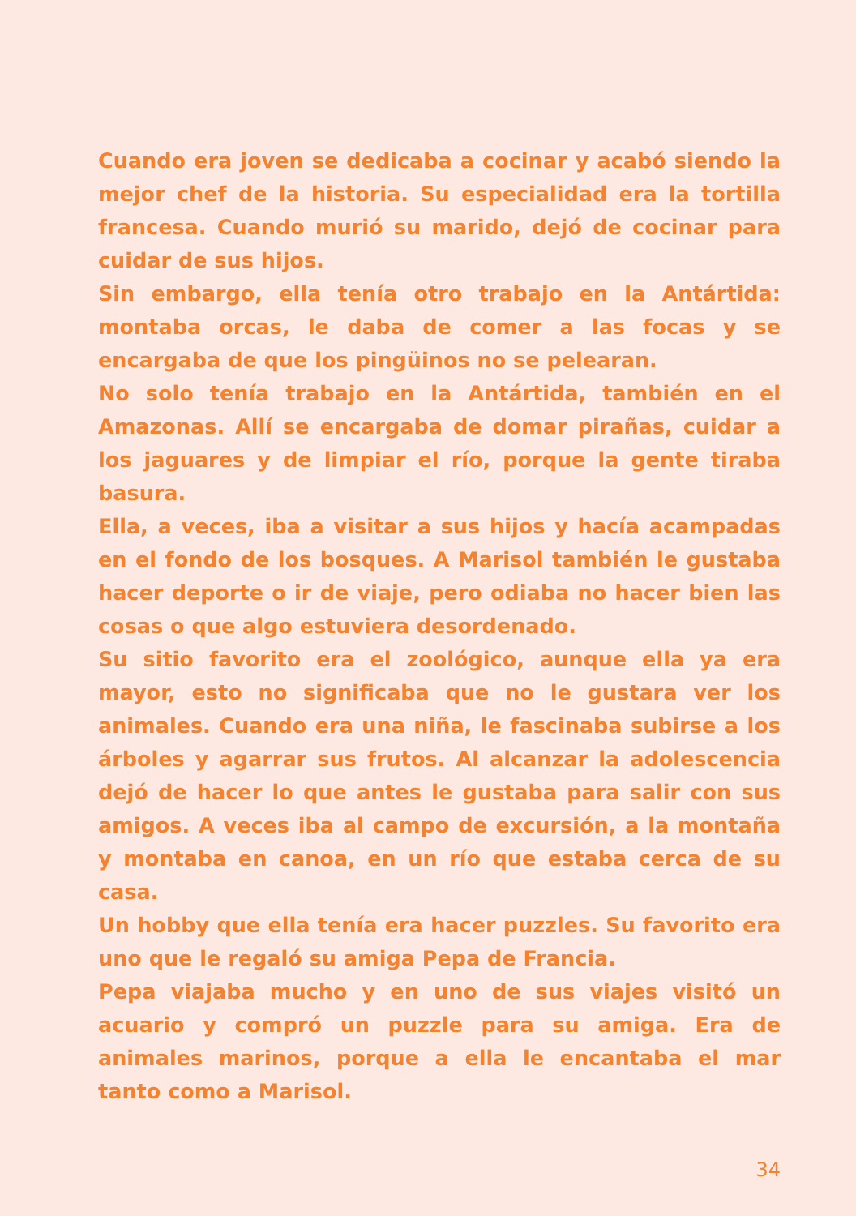Cuando era joven se dedicaba a cocinar y acabó siendo la mejor chef de la historia. Su especialidad era la tortilla francesa. Cuando murió su marido, dejó de cocinar para cuidar de sus hijos.
Sin embargo, ella tenía otro trabajo en la Antártida: montaba orcas, le daba de comer a las focas y se encargaba de que los pingüinos no se pelearan.
No solo tenía trabajo en la Antártida, también en el Amazonas. Allí se encargaba de domar pirañas, cuidar a los jaguares y de limpiar el río, porque la gente tiraba basura.
Ella, a veces, iba a visitar a sus hijos y hacía acampadas en el fondo de los bosques. A Marisol también le gustaba hacer deporte o ir de viaje, pero odiaba no hacer bien las cosas o que algo estuviera desordenado.
Su sitio favorito era el zoológico, aunque ella ya era mayor, esto no significaba que no le gustara ver los animales. Cuando era una niña, le fascinaba subirse a los árboles y agarrar sus frutos. Al alcanzar la adolescencia dejó de hacer lo que antes le gustaba para salir con sus amigos. A veces iba al campo de excursión, a la montaña y montaba en canoa, en un río que estaba cerca de su casa.
Un hobby que ella tenía era hacer puzzles. Su favorito era uno que le regaló su amiga Pepa de Francia.
Pepa viajaba mucho y en uno de sus viajes visitó un acuario y compró un puzzle para su amiga. Era de animales marinos, porque a ella le encantaba el mar tanto como a Marisol.
34